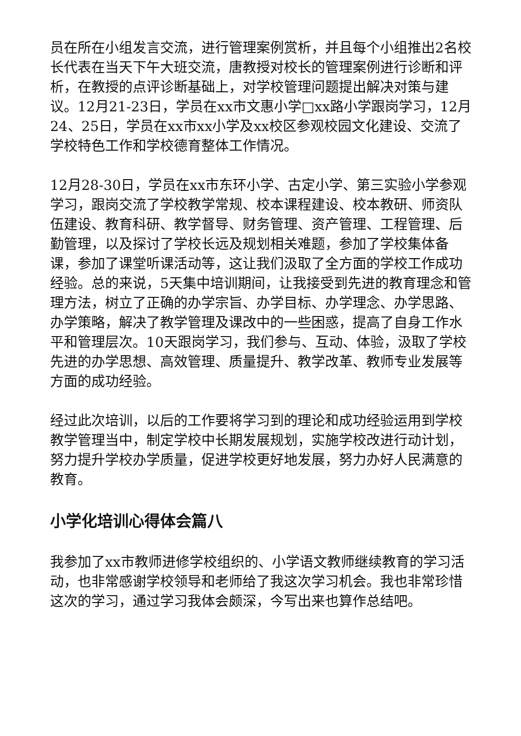员在所在小组发言交流，进行管理案例赏析，并且每个小组推出2名校长代表在当天下午大班交流，唐教授对校长的管理案例进行诊断和评析，在教授的点评诊断基础上，对学校管理问题提出解决对策与建议。12月21-23日，学员在xx市文惠小学□xx路小学跟岗学习，12月24、25日，学员在xx市xx小学及xx校区参观校园文化建设、交流了学校特色工作和学校德育整体工作情况。
12月28-30日，学员在xx市东环小学、古定小学、第三实验小学参观学习，跟岗交流了学校教学常规、校本课程建设、校本教研、师资队伍建设、教育科研、教学督导、财务管理、资产管理、工程管理、后勤管理，以及探讨了学校长远及规划相关难题，参加了学校集体备课，参加了课堂听课活动等，这让我们汲取了全方面的学校工作成功经验。总的来说，5天集中培训期间，让我接受到先进的教育理念和管理方法，树立了正确的办学宗旨、办学目标、办学理念、办学思路、办学策略，解决了教学管理及课改中的一些困惑，提高了自身工作水平和管理层次。10天跟岗学习，我们参与、互动、体验，汲取了学校先进的办学思想、高效管理、质量提升、教学改革、教师专业发展等方面的成功经验。
经过此次培训，以后的工作要将学习到的理论和成功经验运用到学校教学管理当中，制定学校中长期发展规划，实施学校改进行动计划，努力提升学校办学质量，促进学校更好地发展，努力办好人民满意的教育。
小学化培训心得体会篇八
我参加了xx市教师进修学校组织的、小学语文教师继续教育的学习活动，也非常感谢学校领导和老师给了我这次学习机会。我也非常珍惜这次的学习，通过学习我体会颇深，今写出来也算作总结吧。